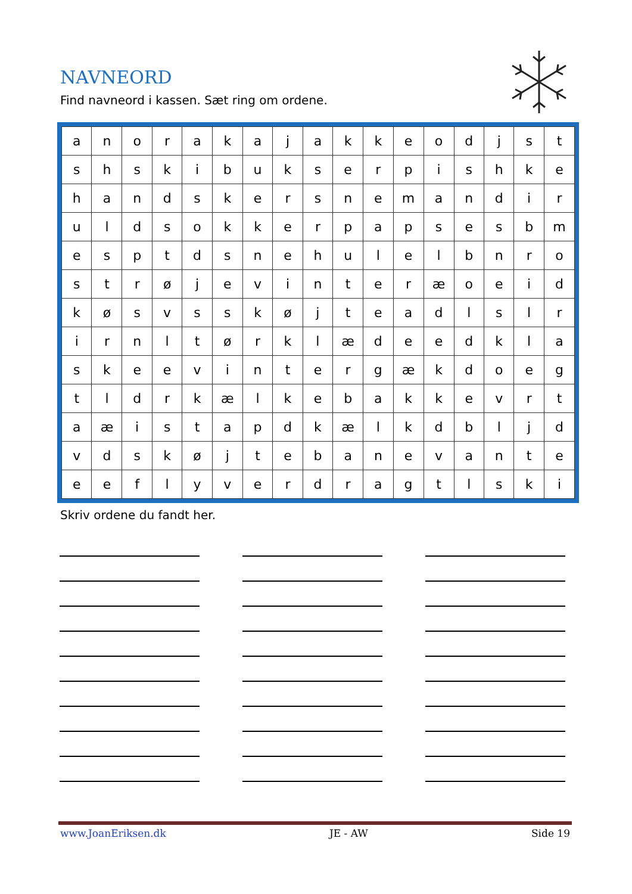NAVNEORD
Find navneord i kassen. Sæt ring om ordene.
| a | n | o | r | a | k | a | j | a | k | k | e | o | d | j | s | t |
| s | h | s | k | i | b | u | k | s | e | r | p | i | s | h | k | e |
| h | a | n | d | s | k | e | r | s | n | e | m | a | n | d | i | r |
| u | l | d | s | o | k | k | e | r | p | a | p | s | e | s | b | m |
| e | s | p | t | d | s | n | e | h | u | l | e | l | b | n | r | o |
| s | t | r | ø | j | e | v | i | n | t | e | r | æ | o | e | i | d |
| k | ø | s | v | s | s | k | ø | j | t | e | a | d | l | s | l | r |
| i | r | n | l | t | ø | r | k | l | æ | d | e | e | d | k | l | a |
| s | k | e | e | v | i | n | t | e | r | g | æ | k | d | o | e | g |
| t | l | d | r | k | æ | l | k | e | b | a | k | k | e | v | r | t |
| a | æ | i | s | t | a | p | d | k | æ | l | k | d | b | l | j | d |
| v | d | s | k | ø | j | t | e | b | a | n | e | v | a | n | t | e |
| e | e | f | l | y | v | e | r | d | r | a | g | t | l | s | k | i |
Skriv ordene du fandt her.
www.JoanEriksen.dk JE - AW Side 19